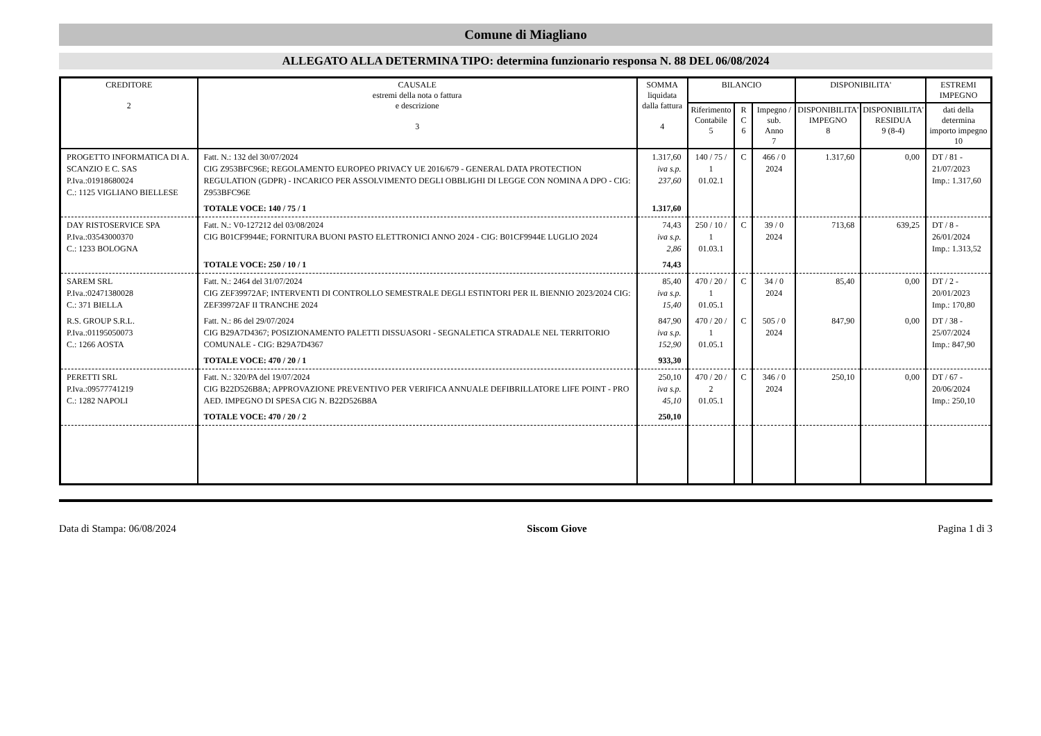Comune di Miagliano
ALLEGATO ALLA DETERMINA TIPO: determina funzionario responsa N. 88 DEL 06/08/2024
| CREDITORE 2 | CAUSALE estremi della nota o fattura e descrizione 3 | SOMMA liquidata dalla fattura 4 | BILANCIO | | | DISPONIBILITA' | | ESTREMI IMPEGNO |
| --- | --- | --- | --- | --- | --- | --- | --- | --- |
| | | | Riferimento Contabile 5 | R C 6 | Impegno / sub. Anno 7 | DISPONIBILITA' IMPEGNO 8 | DISPONIBILITA' RESIDUA 9 (8-4) | dati della determina importo impegno 10 |
| PROGETTO INFORMATICA DI A. SCANZIO E C. SAS P.Iva.:01918680024 C.: 1125 VIGLIANO BIELLESE | Fatt. N.: 132 del 30/07/2024 CIG Z953BFC96E; REGOLAMENTO EUROPEO PRIVACY UE 2016/679 - GENERAL DATA PROTECTION REGULATION (GDPR) - INCARICO PER ASSOLVIMENTO DEGLI OBBLIGHI DI LEGGE CON NOMINA A DPO - CIG: Z953BFC96E | 1.317,60 iva s.p. 237,60 | 140 / 75 / 1 01.02.1 | C | 466 / 0 2024 | 1.317,60 | 0,00 | DT / 81 - 21/07/2023 Imp.: 1.317,60 |
| | TOTALE VOCE: 140 / 75 / 1 | 1.317,60 | | | | | | |
| DAY RISTOSERVICE SPA P.Iva.:03543000370 C.: 1233 BOLOGNA | Fatt. N.: V0-127212 del 03/08/2024 CIG B01CF9944E; FORNITURA BUONI PASTO ELETTRONICI ANNO 2024 - CIG: B01CF9944E LUGLIO 2024 | 74,43 iva s.p. 2,86 | 250 / 10 / 1 01.03.1 | C | 39 / 0 2024 | 713,68 | 639,25 | DT / 8 - 26/01/2024 Imp.: 1.313,52 |
| | TOTALE VOCE: 250 / 10 / 1 | 74,43 | | | | | | |
| SAREM SRL P.Iva.:02471380028 C.: 371 BIELLA | Fatt. N.: 2464 del 31/07/2024 CIG ZEF39972AF; INTERVENTI DI CONTROLLO SEMESTRALE DEGLI ESTINTORI PER IL BIENNIO 2023/2024 CIG: ZEF39972AF II TRANCHE 2024 | 85,40 iva s.p. 15,40 | 470 / 20 / 1 01.05.1 | C | 34 / 0 2024 | 85,40 | 0,00 | DT / 2 - 20/01/2023 Imp.: 170,80 |
| R.S. GROUP S.R.L. P.Iva.:01195050073 C.: 1266 AOSTA | Fatt. N.: 86 del 29/07/2024 CIG B29A7D4367; POSIZIONAMENTO PALETTI DISSUASORI - SEGNALETICA STRADALE NEL TERRITORIO COMUNALE - CIG: B29A7D4367 | 847,90 iva s.p. 152,90 | 470 / 20 / 1 01.05.1 | C | 505 / 0 2024 | 847,90 | 0,00 | DT / 38 - 25/07/2024 Imp.: 847,90 |
| | TOTALE VOCE: 470 / 20 / 1 | 933,30 | | | | | | |
| PERETTI SRL P.Iva.:09577741219 C.: 1282 NAPOLI | Fatt. N.: 320/PA del 19/07/2024 CIG B22D526B8A; APPROVAZIONE PREVENTIVO PER VERIFICA ANNUALE DEFIBRILLATORE LIFE POINT - PRO AED. IMPEGNO DI SPESA CIG N. B22D526B8A | 250,10 iva s.p. 45,10 | 470 / 20 / 2 01.05.1 | C | 346 / 0 2024 | 250,10 | 0,00 | DT / 67 - 20/06/2024 Imp.: 250,10 |
| | TOTALE VOCE: 470 / 20 / 2 | 250,10 | | | | | | |
Data di Stampa: 06/08/2024 Siscom Giove Pagina 1 di 3